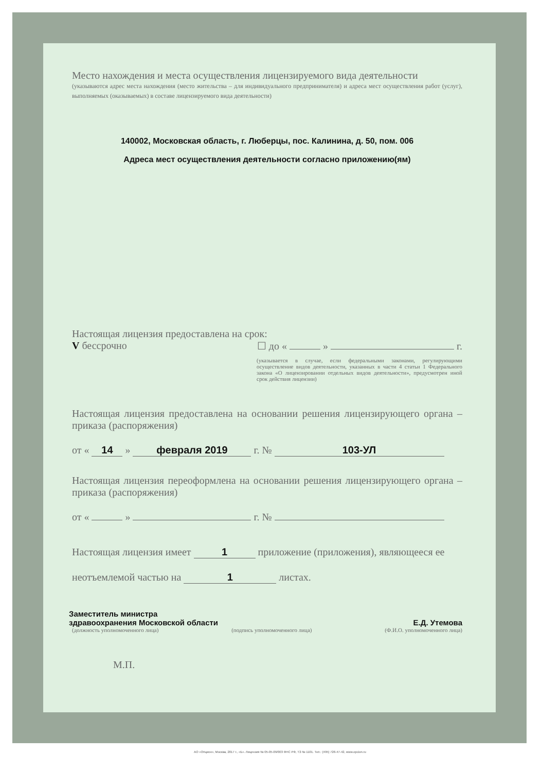Место нахождения и места осуществления лицензируемого вида деятельности
(указываются адрес места нахождения (место жительства – для индивидуального предпринимателя) и адреса мест осуществления работ (услуг), выполняемых (оказываемых) в составе лицензируемого вида деятельности)
140002, Московская область, г. Люберцы, пос. Калинина, д. 50, пом. 006
Адреса мест осуществления деятельности согласно приложению(ям)
Настоящая лицензия предоставлена на срок:
V бессрочно ☐ до « » г.
(указывается в случае, если федеральными законами, регулирующими осуществление видов деятельности, указанных в части 4 статьи 1 Федерального закона «О лицензировании отдельных видов деятельности», предусмотрен иной срок действия лицензии)
Настоящая лицензия предоставлена на основании решения лицензирующего органа – приказа (распоряжения)
от « 14 » февраля 2019 г. № 103-УЛ
Настоящая лицензия переоформлена на основании решения лицензирующего органа – приказа (распоряжения)
от « » г. №
Настоящая лицензия имеет 1 приложение (приложения), являющееся ее
неотъемлемой частью на 1 листах.
Заместитель министра
здравоохранения Московской области Е.Д. Утемова
(должность уполномоченного лица) (подпись уполномоченного лица) (Ф.И.О. уполномоченного лица)
М.П.
АО «Опцион», Москва, 2017 г., «Б». Лицензия № 05-05-09/003 ФНС РФ, ТЗ № 1101. Тел.: (495) 726-47-42, www.opcion.ru